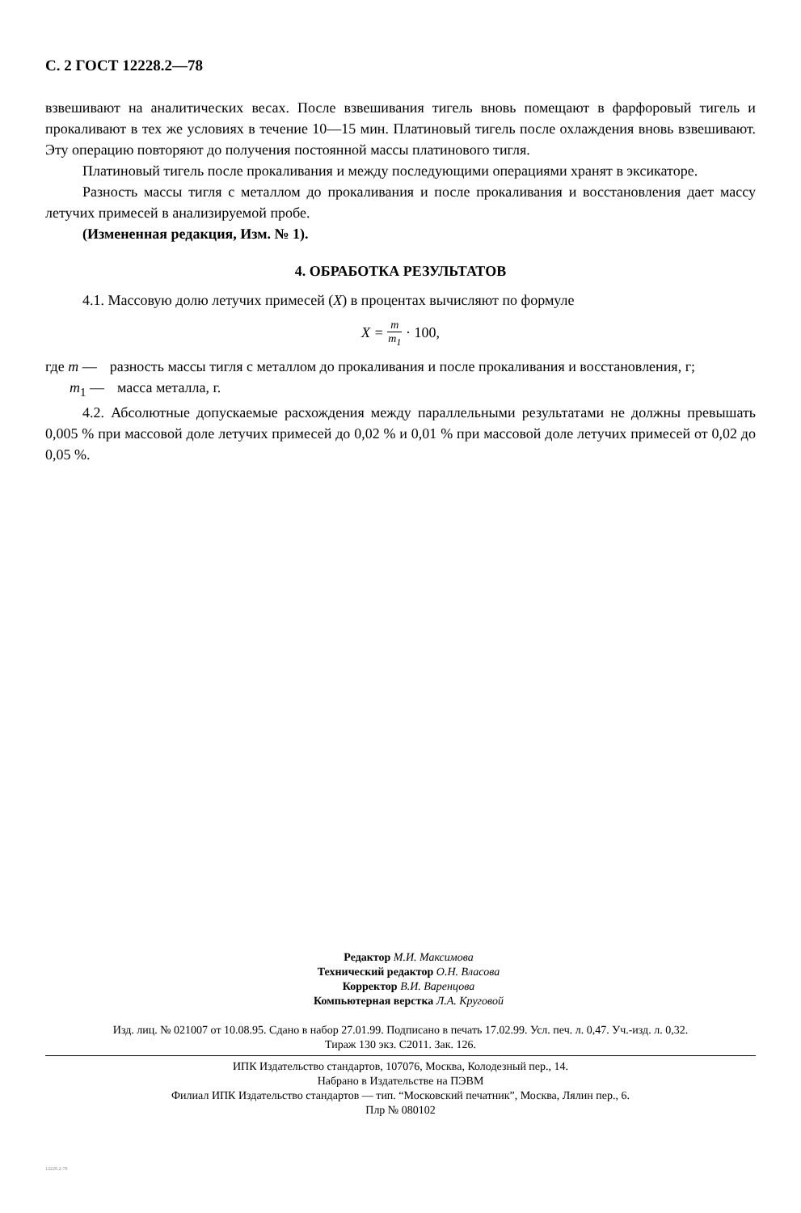С. 2 ГОСТ 12228.2—78
взвешивают на аналитических весах. После взвешивания тигель вновь помещают в фарфоровый тигель и прокаливают в тех же условиях в течение 10—15 мин. Платиновый тигель после охлаждения вновь взвешивают. Эту операцию повторяют до получения постоянной массы платинового тигля.
Платиновый тигель после прокаливания и между последующими операциями хранят в эксикаторе.
Разность массы тигля с металлом до прокаливания и после прокаливания и восстановления дает массу летучих примесей в анализируемой пробе.
(Измененная редакция, Изм. № 1).
4. ОБРАБОТКА РЕЗУЛЬТАТОВ
4.1. Массовую долю летучих примесей (X) в процентах вычисляют по формуле
X = m m<sub>1</sub> · 100,
где m — разность массы тигля с металлом до прокаливания и после прокаливания и восстановления, г;
m<sub>1</sub> — масса металла, г.
4.2. Абсолютные допускаемые расхождения между параллельными результатами не должны превышать 0,005 % при массовой доле летучих примесей до 0,02 % и 0,01 % при массовой доле летучих примесей от 0,02 до 0,05 %.
Редактор М.И. Максимова
Технический редактор О.Н. Власова
Корректор В.И. Варенцова
Компьютерная верстка Л.А. Круговой
Изд. лиц. № 021007 от 10.08.95. Сдано в набор 27.01.99. Подписано в печать 17.02.99. Усл. печ. л. 0,47. Уч.-изд. л. 0,32.
Тираж 130 экз. С2011. Зак. 126.
ИПК Издательство стандартов, 107076, Москва, Колодезный пер., 14.
Набрано в Издательстве на ПЭВМ
Филиал ИПК Издательство стандартов — тип. “Московский печатник”, Москва, Лялин пер., 6.
Плр № 080102
12228.2-78